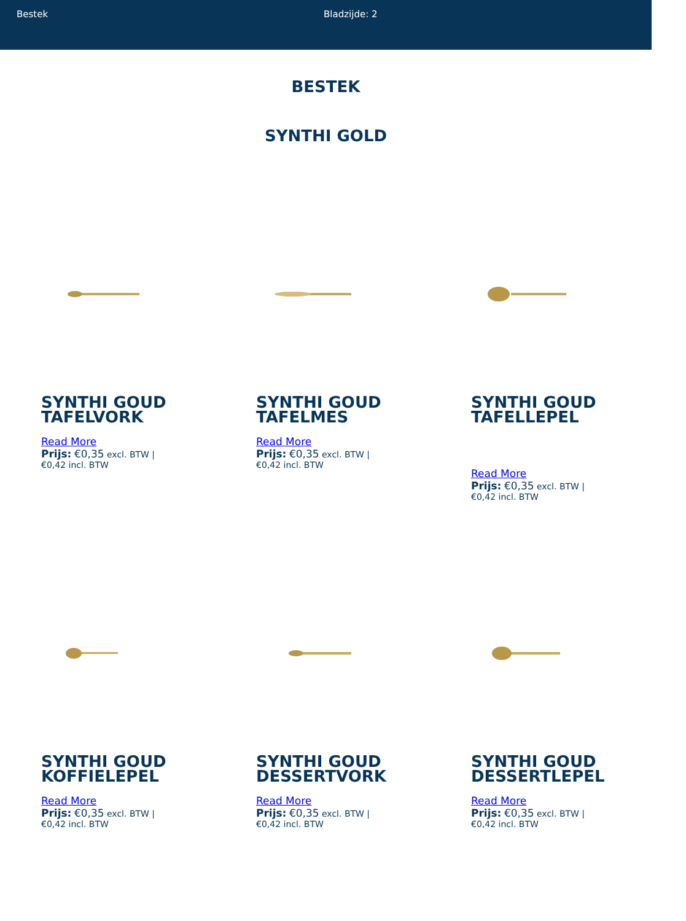Bestek Bladzijde: 2
BESTEK
SYNTHI GOLD
SYNTHI GOUD TAFELVORK
Read More
Prijs: €0,35 excl. BTW |
€0,42 incl. BTW
SYNTHI GOUD TAFELMES
Read More
Prijs: €0,35 excl. BTW |
€0,42 incl. BTW
SYNTHI GOUD TAFELLEPEL
Read More
Prijs: €0,35 excl. BTW |
€0,42 incl. BTW
SYNTHI GOUD KOFFIELEPEL
Read More
Prijs: €0,35 excl. BTW |
€0,42 incl. BTW
SYNTHI GOUD DESSERTVORK
Read More
Prijs: €0,35 excl. BTW |
€0,42 incl. BTW
SYNTHI GOUD DESSERTLEPEL
Read More
Prijs: €0,35 excl. BTW |
€0,42 incl. BTW